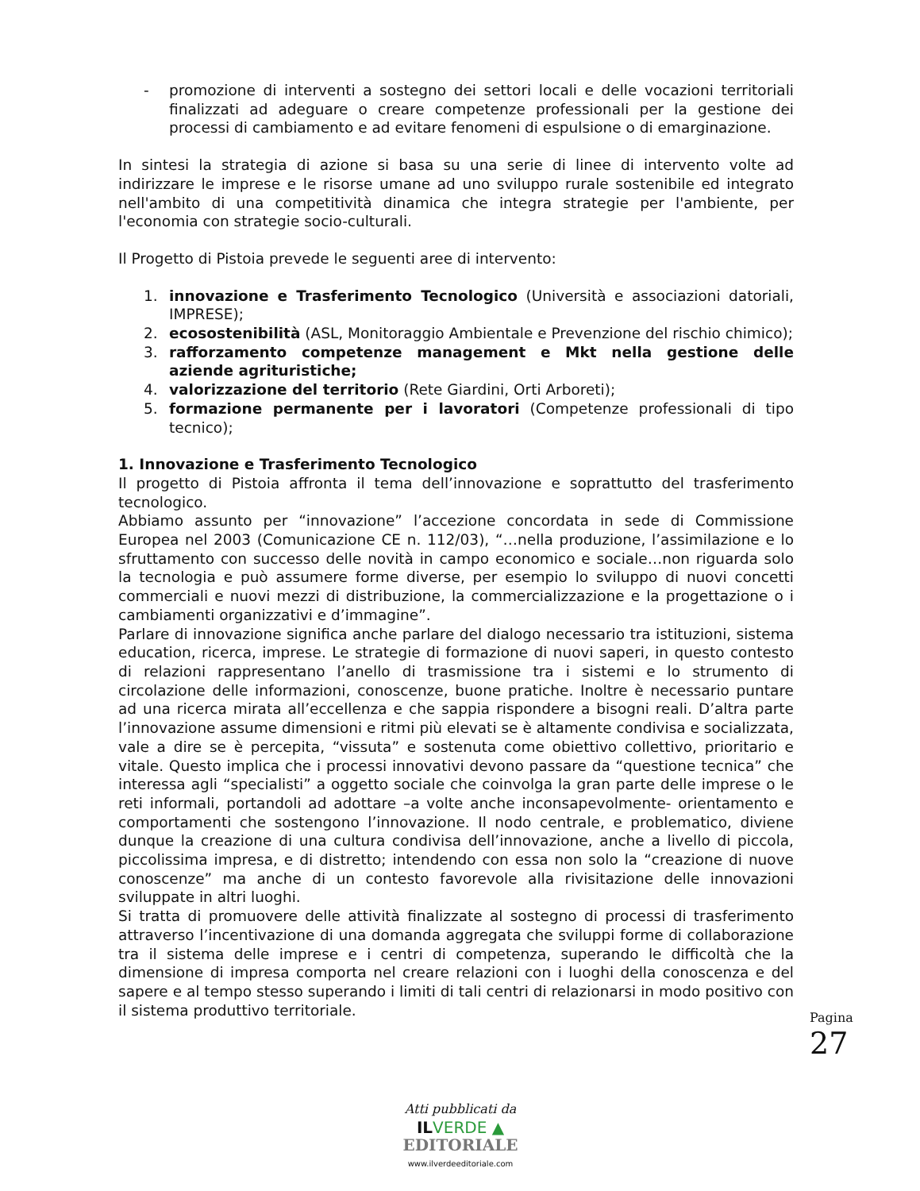- promozione di interventi a sostegno dei settori locali e delle vocazioni territoriali finalizzati ad adeguare o creare competenze professionali per la gestione dei processi di cambiamento e ad evitare fenomeni di espulsione o di emarginazione.
In sintesi la strategia di azione si basa su una serie di linee di intervento volte ad indirizzare le imprese e le risorse umane ad uno sviluppo rurale sostenibile ed integrato nell'ambito di una competitività dinamica che integra strategie per l'ambiente, per l'economia con strategie socio-culturali.
Il Progetto di Pistoia prevede le seguenti aree di intervento:
1. innovazione e Trasferimento Tecnologico (Università e associazioni datoriali, IMPRESE);
2. ecosostenibilità (ASL, Monitoraggio Ambientale e Prevenzione del rischio chimico);
3. rafforzamento competenze management e Mkt nella gestione delle aziende agrituristiche;
4. valorizzazione del territorio (Rete Giardini, Orti Arboreti);
5. formazione permanente per i lavoratori (Competenze professionali di tipo tecnico);
1. Innovazione e Trasferimento Tecnologico
Il progetto di Pistoia affronta il tema dell’innovazione e soprattutto del trasferimento tecnologico.
Abbiamo assunto per “innovazione” l’accezione concordata in sede di Commissione Europea nel 2003 (Comunicazione CE n. 112/03), “…nella produzione, l’assimilazione e lo sfruttamento con successo delle novità in campo economico e sociale…non riguarda solo la tecnologia e può assumere forme diverse, per esempio lo sviluppo di nuovi concetti commerciali e nuovi mezzi di distribuzione, la commercializzazione e la progettazione o i cambiamenti organizzativi e d’immagine”.
Parlare di innovazione significa anche parlare del dialogo necessario tra istituzioni, sistema education, ricerca, imprese. Le strategie di formazione di nuovi saperi, in questo contesto di relazioni rappresentano l’anello di trasmissione tra i sistemi e lo strumento di circolazione delle informazioni, conoscenze, buone pratiche. Inoltre è necessario puntare ad una ricerca mirata all’eccellenza e che sappia rispondere a bisogni reali. D’altra parte l’innovazione assume dimensioni e ritmi più elevati se è altamente condivisa e socializzata, vale a dire se è percepita, “vissuta” e sostenuta come obiettivo collettivo, prioritario e vitale. Questo implica che i processi innovativi devono passare da “questione tecnica” che interessa agli “specialisti” a oggetto sociale che coinvolga la gran parte delle imprese o le reti informali, portandoli ad adottare –a volte anche inconsapevolmente- orientamento e comportamenti che sostengono l’innovazione. Il nodo centrale, e problematico, diviene dunque la creazione di una cultura condivisa dell’innovazione, anche a livello di piccola, piccolissima impresa, e di distretto; intendendo con essa non solo la “creazione di nuove conoscenze” ma anche di un contesto favorevole alla rivisitazione delle innovazioni sviluppate in altri luoghi.
Si tratta di promuovere delle attività finalizzate al sostegno di processi di trasferimento attraverso l’incentivazione di una domanda aggregata che sviluppi forme di collaborazione tra il sistema delle imprese e i centri di competenza, superando le difficoltà che la dimensione di impresa comporta nel creare relazioni con i luoghi della conoscenza e del sapere e al tempo stesso superando i limiti di tali centri di relazionarsi in modo positivo con il sistema produttivo territoriale.
Pagina
27
Atti pubblicati da
IL VERDE ▲
EDITORIALE
www.ilverdeeditoriale.com